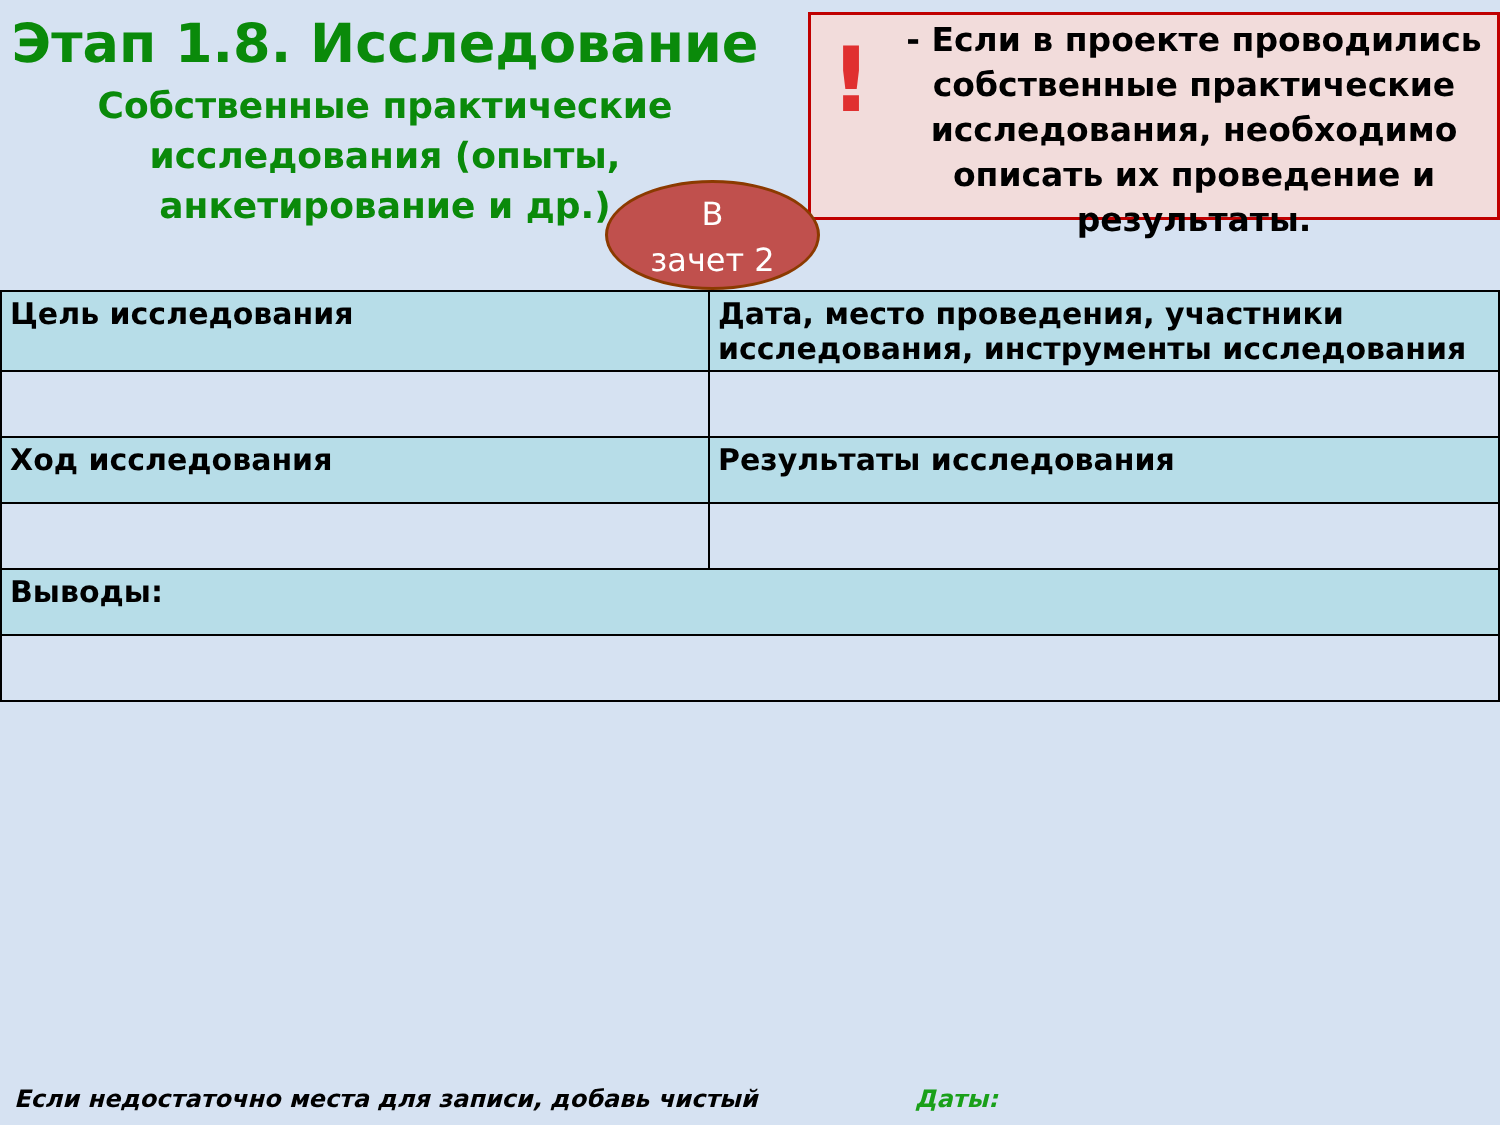Этап 1.8. Исследование
Собственные практические исследования (опыты, анкетирование и др.)
!
- Если в проекте проводились собственные практические исследования, необходимо описать их проведение и результаты.
В
зачет 2
| Цель исследования | Дата, место проведения, участники исследования, инструменты исследования |
| Ход исследования | Результаты исследования |
| Выводы: | |
Если недостаточно места для записи, добавь чистый
Даты: